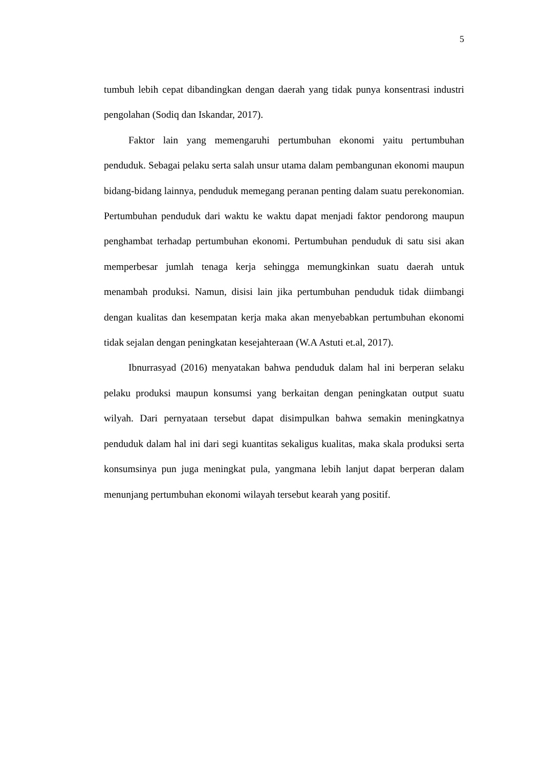5
tumbuh lebih cepat dibandingkan dengan daerah yang tidak punya konsentrasi industri pengolahan (Sodiq dan Iskandar, 2017).
Faktor lain yang memengaruhi pertumbuhan ekonomi yaitu pertumbuhan penduduk. Sebagai pelaku serta salah unsur utama dalam pembangunan ekonomi maupun bidang-bidang lainnya, penduduk memegang peranan penting dalam suatu perekonomian. Pertumbuhan penduduk dari waktu ke waktu dapat menjadi faktor pendorong maupun penghambat terhadap pertumbuhan ekonomi. Pertumbuhan penduduk di satu sisi akan memperbesar jumlah tenaga kerja sehingga memungkinkan suatu daerah untuk menambah produksi. Namun, disisi lain jika pertumbuhan penduduk tidak diimbangi dengan kualitas dan kesempatan kerja maka akan menyebabkan pertumbuhan ekonomi tidak sejalan dengan peningkatan kesejahteraan (W.A Astuti et.al, 2017).
Ibnurrasyad (2016) menyatakan bahwa penduduk dalam hal ini berperan selaku pelaku produksi maupun konsumsi yang berkaitan dengan peningkatan output suatu wilyah. Dari pernyataan tersebut dapat disimpulkan bahwa semakin meningkatnya penduduk dalam hal ini dari segi kuantitas sekaligus kualitas, maka skala produksi serta konsumsinya pun juga meningkat pula, yangmana lebih lanjut dapat berperan dalam menunjang pertumbuhan ekonomi wilayah tersebut kearah yang positif.